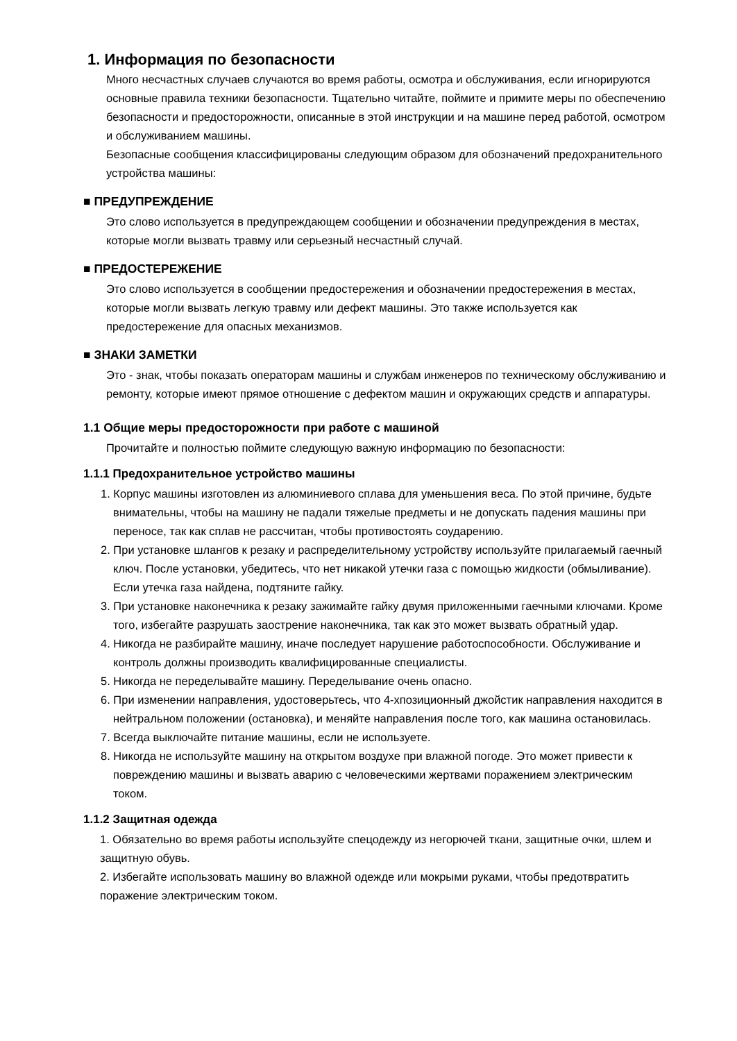1. Информация по безопасности
Много несчастных случаев случаются во время работы, осмотра и обслуживания, если игнорируются основные правила техники безопасности. Тщательно читайте, поймите и примите меры по обеспечению безопасности и предосторожности, описанные в этой инструкции и на машине перед работой, осмотром и обслуживанием машины.
Безопасные сообщения классифицированы следующим образом для обозначений предохранительного устройства машины:
■ ПРЕДУПРЕЖДЕНИЕ
Это слово используется в предупреждающем сообщении и обозначении предупреждения в местах, которые могли вызвать травму или серьезный несчастный случай.
■ ПРЕДОСТЕРЕЖЕНИЕ
Это слово используется в сообщении предостережения и обозначении предостережения в местах, которые могли вызвать легкую травму или дефект машины. Это также используется как предостережение для опасных механизмов.
■ ЗНАКИ ЗАМЕТКИ
Это - знак, чтобы показать операторам машины и службам инженеров по техническому обслуживанию и ремонту, которые имеют прямое отношение с дефектом машин и окружающих средств и аппаратуры.
1.1 Общие меры предосторожности при работе с машиной
Прочитайте и полностью поймите следующую важную информацию по безопасности:
1.1.1 Предохранительное устройство машины
1. Корпус машины изготовлен из алюминиевого сплава для уменьшения веса. По этой причине, будьте внимательны, чтобы на машину не падали тяжелые предметы и не допускать падения машины при переносе, так как сплав не рассчитан, чтобы противостоять соударению.
2. При установке шлангов к резаку и распределительному устройству используйте прилагаемый гаечный ключ. После установки, убедитесь, что нет никакой утечки газа с помощью жидкости (обмыливание). Если утечка газа найдена, подтяните гайку.
3. При установке наконечника к резаку зажимайте гайку двумя приложенными гаечными ключами. Кроме того, избегайте разрушать заострение наконечника, так как это может вызвать обратный удар.
4. Никогда не разбирайте машину, иначе последует нарушение работоспособности. Обслуживание и контроль должны производить квалифицированные специалисты.
5. Никогда не переделывайте машину. Переделывание очень опасно.
6. При изменении направления, удостоверьтесь, что 4-хпозиционный джойстик направления находится в нейтральном положении (остановка), и меняйте направления после того, как машина остановилась.
7. Всегда выключайте питание машины, если не используете.
8. Никогда не используйте машину на открытом воздухе при влажной погоде. Это может привести к повреждению машины и вызвать аварию с человеческими жертвами поражением электрическим током.
1.1.2 Защитная одежда
1. Обязательно во время работы используйте спецодежду из негорючей ткани, защитные очки, шлем и защитную обувь.
2. Избегайте использовать машину во влажной одежде или мокрыми руками, чтобы предотвратить поражение электрическим током.